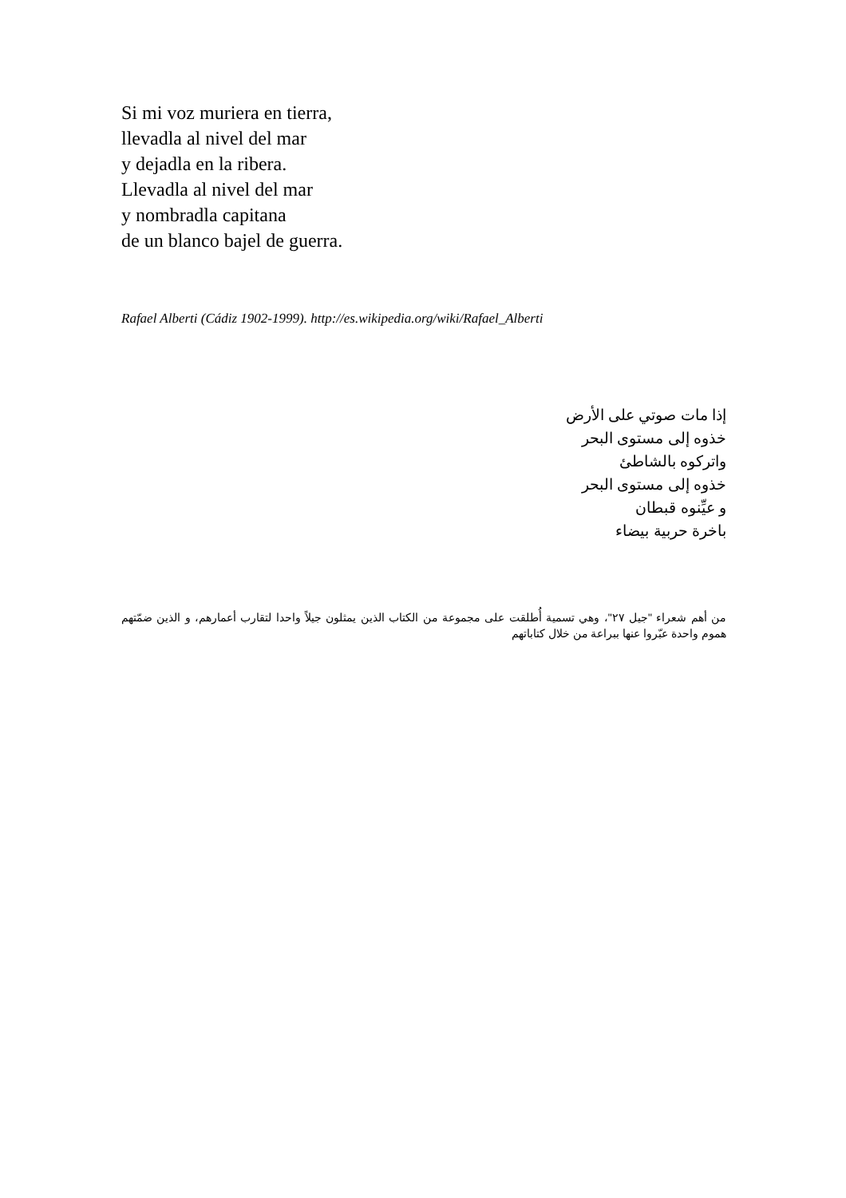Si mi voz muriera en tierra,
llevadla al nivel del mar
y dejadla en la ribera.
Llevadla al nivel del mar
y nombradla capitana
de un blanco bajel de guerra.
Rafael Alberti (Cádiz 1902-1999). http://es.wikipedia.org/wiki/Rafael_Alberti
إذا مات صوتي على الأرض
خذوه إلى مستوى البحر
واتركوه بالشاطئ
خذوه إلى مستوى البحر
و عيِّنوه قبطان
باخرة حربية بيضاء
من أهم شعراء "جيل ٢٧"، وهي تسمية أُطلقت على مجموعة من الكتاب الذين يمثلون جيلاً واحدا لتقارب أعمارهم، و الذين ضمّتهم هموم واحدة عبّروا عنها ببراعة من خلال كتاباتهم